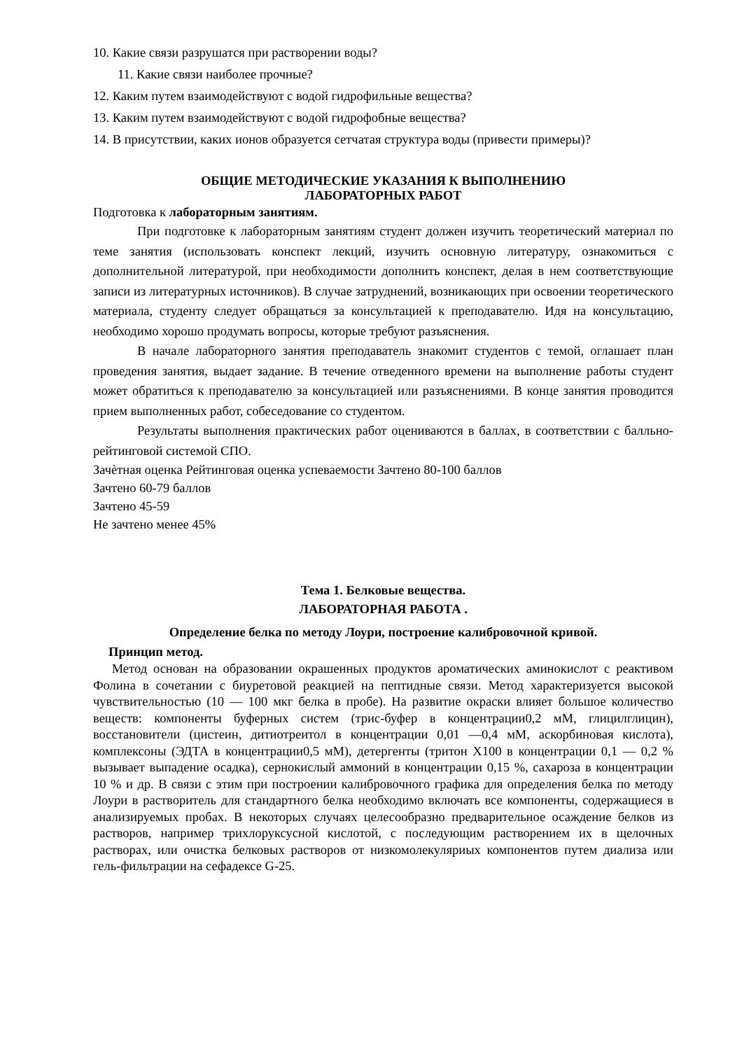10. Какие связи разрушатся при растворении воды?
11. Какие связи наиболее прочные?
12. Каким путем взаимодействуют с водой гидрофильные вещества?
13. Каким путем взаимодействуют с водой гидрофобные вещества?
14. В присутствии, каких ионов образуется сетчатая структура воды (привести примеры)?
ОБЩИЕ МЕТОДИЧЕСКИЕ УКАЗАНИЯ К ВЫПОЛНЕНИЮ
ЛАБОРАТОРНЫХ РАБОТ
Подготовка к лабораторным занятиям.
При подготовке к лабораторным занятиям студент должен изучить теоретический материал по теме занятия (использовать конспект лекций, изучить основную литературу, ознакомиться с дополнительной литературой, при необходимости дополнить конспект, делая в нем соответствующие записи из литературных источников). В случае затруднений, возникающих при освоении теоретического материала, студенту следует обращаться за консультацией к преподавателю. Идя на консультацию, необходимо хорошо продумать вопросы, которые требуют разъяснения.
В начале лабораторного занятия преподаватель знакомит студентов с темой, оглашает план проведения занятия, выдает задание. В течение отведенного времени на выполнение работы студент может обратиться к преподавателю за консультацией или разъяснениями. В конце занятия проводится прием выполненных работ, собеседование со студентом.
Результаты выполнения практических работ оцениваются в баллах, в соответствии с балльно-рейтинговой системой СПО.
Зачѐтная оценка Рейтинговая оценка успеваемости Зачтено 80-100 баллов
Зачтено 60-79 баллов
Зачтено 45-59
Не зачтено менее 45%
Тема 1. Белковые вещества.
ЛАБОРАТОРНАЯ РАБОТА .
Определение белка по методу Лоури, построение калибровочной кривой.
Принцип метод.
Метод основан на образовании окрашенных продуктов ароматических аминокислот с реактивом Фолина в сочетании с биуретовой реакцией на пептидные связи. Метод характеризуется высокой чувствительностью (10 — 100 мкг белка в пробе). На развитие окраски влияет большое количество веществ: компоненты буферных систем (трис-буфер в концентрации0,2 мМ, глицилглицин), восстановители (цистеин, дитиотреитол в концентрации 0,01 —0,4 мМ, аскорбиновая кислота), комплексоны (ЭДТА в концентрации0,5 мМ), детергенты (тритон Х100 в концентрации 0,1 — 0,2 % вызывает выпадение осадка), сернокислый аммоний в концентрации 0,15 %, сахароза в концентрации 10 % и др. В связи с этим при построении калибровочного графика для определения белка по методу Лоури в растворитель для стандартного белка необходимо включать все компоненты, содержащиеся в анализируемых пробах. В некоторых случаях целесообразно предварительное осаждение белков из растворов, например трихлоруксусной кислотой, с последующим растворением их в щелочных растворах, или очистка белковых растворов от низкомолекуляриых компонентов путем диализа или гель-фильтрации на сефадексе G-25.